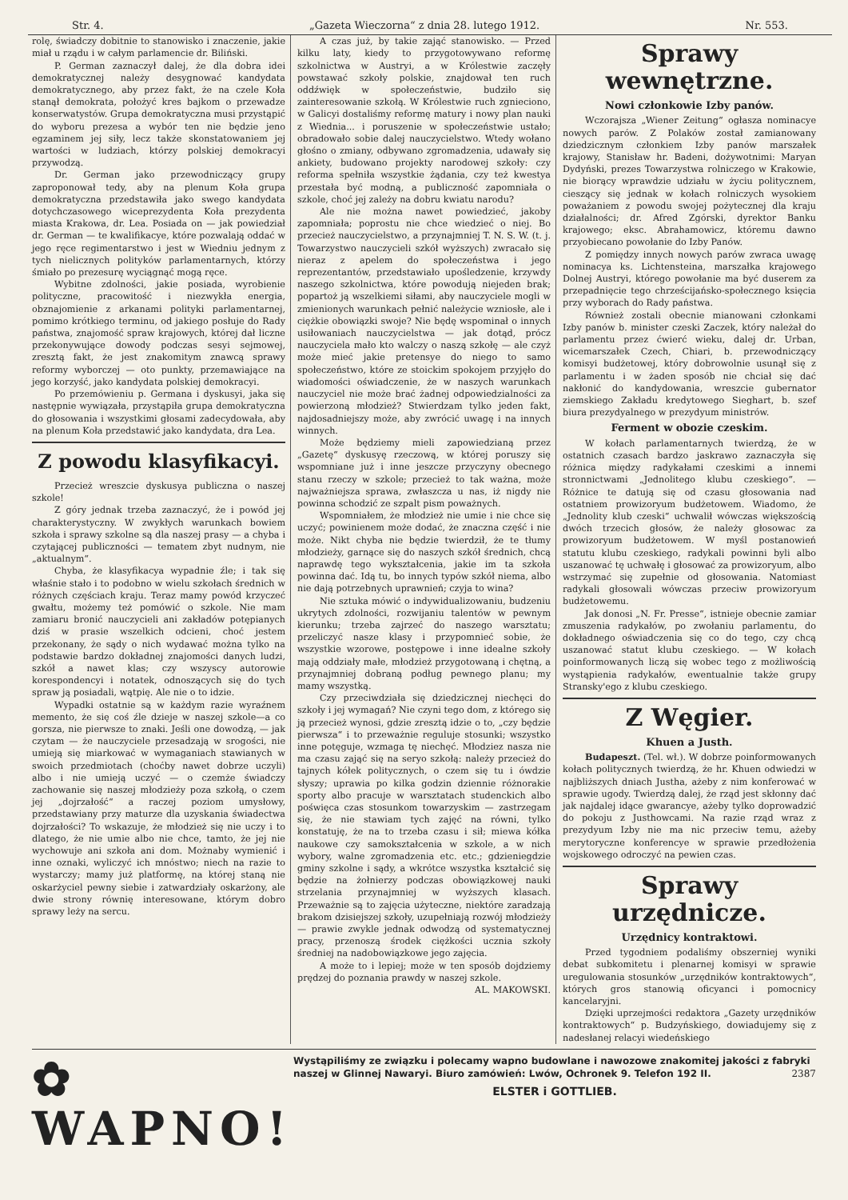Str. 4. „Gazeta Wieczorna“ z dnia 28. lutego 1912. Nr. 553.
rolę, świadczy dobitnie to stanowisko i znaczenie, jakie miał u rządu i w całym parlamencie dr. Biliński.
P. German zaznaczył dalej, że dla dobra idei demokratycznej należy desygnować kandydata demokratycznego, aby przez fakt, że na czele Koła stanął demokrata, położyć kres bajkom o przewadze konserwatystów. Grupa demokratyczna musi przystąpić do wyboru prezesa a wybór ten nie będzie jeno egzaminem jej siły, lecz także skonstatowaniem jej wartości w ludziach, którzy polskiej demokracyi przywodzą.
Dr. German jako przewodniczący grupy zaproponował tedy, aby na plenum Koła grupa demokratyczna przedstawiła jako swego kandydata dotychczasowego wiceprezydenta Koła prezydenta miasta Krakowa, dr. Lea. Posiada on — jak powiedział dr. German — te kwalifikacye, które pozwalają oddać w jego ręce regimentarstwo i jest w Wiedniu jednym z tych nielicznych polityków parlamentarnych, którzy śmiało po prezesurę wyciągnąć mogą ręce.
Wybitne zdolności, jakie posiada, wyrobienie polityczne, pracowitość i niezwykła energia, obznajomienie z arkanami polityki parlamentarnej, pomimo krótkiego terminu, od jakiego posłuje do Rady państwa, znajomość spraw krajowych, której dał liczne przekonywujące dowody podczas sesyi sejmowej, zresztą fakt, że jest znakomitym znawcą sprawy reformy wyborczej — oto punkty, przemawiające na jego korzyść, jako kandydata polskiej demokracyi.
Po przemówieniu p. Germana i dyskusyi, jaka się następnie wywiązała, przystąpiła grupa demokratyczna do głosowania i wszystkimi głosami zadecydowała, aby na plenum Koła przedstawić jako kandydata, dra Lea.
Z powodu klasyfikacyi.
Przecież wreszcie dyskusya publiczna o naszej szkole!
Z góry jednak trzeba zaznaczyć, że i powód jej charakterystyczny. W zwykłych warunkach bowiem szkoła i sprawy szkolne są dla naszej prasy — a chyba i czytającej publiczności — tematem zbyt nudnym, nie „aktualnym“.
Chyba, że klasyfikacya wypadnie źle; i tak się właśnie stało i to podobno w wielu szkołach średnich w różnych częściach kraju. Teraz mamy powód krzyczeć gwałtu, możemy też pomówić o szkole. Nie mam zamiaru bronić nauczycieli ani zakładów potępianych dziś w prasie wszelkich odcieni, choć jestem przekonany, że sądy o nich wydawać można tylko na podstawie bardzo dokładnej znajomości danych ludzi, szkół a nawet klas; czy wszyscy autorowie korespondencyi i notatek, odnoszących się do tych spraw ją posiadali, wątpię. Ale nie o to idzie.
Wypadki ostatnie są w każdym razie wyraźnem memento, że się coś źle dzieje w naszej szkole—a co gorsza, nie pierwsze to znaki. Jeśli one dowodzą, — jak czytam — że nauczyciele przesadzają w srogości, nie umieją się miarkować w wymaganiach stawianych w swoich przedmiotach (choćby nawet dobrze uczyli) albo i nie umieją uczyć — o czemże świadczy zachowanie się naszej młodzieży poza szkołą, o czem jej „dojrzałość“ a raczej poziom umysłowy, przedstawiany przy maturze dla uzyskania świadectwa dojrzałości? To wskazuje, że młodzież się nie uczy i to dlatego, że nie umie albo nie chce, tamto, że jej nie wychowuje ani szkoła ani dom. Możnaby wymienić i inne oznaki, wyliczyć ich mnóstwo; niech na razie to wystarczy; mamy już platformę, na której staną nie oskarżyciel pewny siebie i zatwardziały oskarżony, ale dwie strony równię interesowane, którym dobro sprawy leży na sercu.
A czas już, by takie zająć stanowisko. — Przed kilku laty, kiedy to przygotowywano reformę szkolnictwa w Austryi, a w Królestwie zaczęły powstawać szkoły polskie, znajdował ten ruch oddźwięk w społeczeństwie, budziło się zainteresowanie szkołą. W Królestwie ruch zgnieciono, w Galicyi dostaliśmy reformę matury i nowy plan nauki z Wiednia... i poruszenie w społeczeństwie ustało; obradowało sobie dalej nauczycielstwo. Wtedy wołano głośno o zmiany, odbywano zgromadzenia, udawały się ankiety, budowano projekty narodowej szkoły: czy reforma spełniła wszystkie żądania, czy też kwestya przestała być modną, a publiczność zapomniała o szkole, choć jej zależy na dobru kwiatu narodu?
Ale nie można nawet powiedzieć, jakoby zapomniała; poprostu nie chce wiedzieć o niej. Bo przecież nauczycielstwo, a przynajmniej T. N. S. W. (t. j. Towarzystwo nauczycieli szkół wyższych) zwracało się nieraz z apelem do społeczeństwa i jego reprezentantów, przedstawiało upośledzenie, krzywdy naszego szkolnictwa, które powodują niejeden brak; popartoż ją wszelkiemi siłami, aby nauczyciele mogli w zmienionych warunkach pełnić należycie wzniosłe, ale i ciężkie obowiązki swoje? Nie będę wspominał o innych usiłowaniach nauczycielstwa — jak dotąd, prócz nauczyciela mało kto walczy o naszą szkołę — ale czyż może mieć jakie pretensye do niego to samo społeczeństwo, które ze stoickim spokojem przyjęło do wiadomości oświadczenie, że w naszych warunkach nauczyciel nie może brać żadnej odpowiedzialności za powierzoną młodzież? Stwierdzam tylko jeden fakt, najdosadniejszy może, aby zwrócić uwagę i na innych winnych.
Może będziemy mieli zapowiedzianą przez „Gazetę“ dyskusyę rzeczową, w której poruszy się wspomniane już i inne jeszcze przyczyny obecnego stanu rzeczy w szkole; przecież to tak ważna, może najważniejsza sprawa, zwłaszcza u nas, iż nigdy nie powinna schodzić ze szpalt pism poważnych.
Wspomniałem, że młodzież nie umie i nie chce się uczyć; powinienem może dodać, że znaczna część i nie może. Nikt chyba nie będzie twierdził, że te tłumy młodzieży, garnące się do naszych szkół średnich, chcą naprawdę tego wykształcenia, jakie im ta szkoła powinna dać. Idą tu, bo innych typów szkół niema, albo nie dają potrzebnych uprawnień; czyja to wina?
Nie sztuka mówić o indywidualizowaniu, budzeniu ukrytych zdolności, rozwijaniu talentów w pewnym kierunku; trzeba zajrzeć do naszego warsztatu; przeliczyć nasze klasy i przypomnieć sobie, że wszystkie wzorowe, postępowe i inne idealne szkoły mają oddziały małe, młodzież przygotowaną i chętną, a przynajmniej dobraną podług pewnego planu; my mamy wszystką.
Czy przeciwdziała się dziedzicznej niechęci do szkoły i jej wymagań? Nie czyni tego dom, z którego się ją przecież wynosi, gdzie zresztą idzie o to, „czy będzie pierwsza“ i to przeważnie reguluje stosunki; wszystko inne potęguje, wzmaga tę niechęć. Młodziez nasza nie ma czasu zająć się na seryo szkołą: należy przecież do tajnych kółek politycznych, o czem się tu i ówdzie słyszy; uprawia po kilka godzin dziennie różnorakie sporty albo pracuje w warsztatach studenckich albo poświęca czas stosunkom towarzyskim — zastrzegam się, że nie stawiam tych zajęć na równi, tylko konstatuję, że na to trzeba czasu i sił; miewa kółka naukowe czy samokształcenia w szkole, a w nich wybory, walne zgromadzenia etc. etc.; gdzieniegdzie gminy szkolne i sądy, a wkrótce wszystka kształcić się będzie na żołnierzy podczas obowiązkowej nauki strzelania przynajmniej w wyższych klasach. Przeważnie są to zajęcia użyteczne, niektóre zaradzają brakom dzisiejszej szkoły, uzupełniają rozwój młodzieży — prawie zwykle jednak odwodzą od systematycznej pracy, przenoszą środek ciężkości ucznia szkoły średniej na nadobowiązkowe jego zajęcia.
A może to i lepiej; może w ten sposób dojdziemy prędzej do poznania prawdy w naszej szkole. AL. MAKOWSKI.
Sprawy wewnętrzne.
Nowi członkowie Izby panów.
Wczorajsza „Wiener Zeitung“ ogłasza nominacye nowych parów. Z Polaków został zamianowany dziedzicznym członkiem Izby panów marszałek krajowy, Stanisław hr. Badeni, dożywotnimi: Maryan Dydyński, prezes Towarzystwa rolniczego w Krakowie, nie biorący wprawdzie udziału w życiu politycznem, cieszący się jednak w kołach rolniczych wysokiem poważaniem z powodu swojej pożytecznej dla kraju działalności; dr. Afred Zgórski, dyrektor Banku krajowego; eksc. Abrahamowicz, któremu dawno przyobiecano powołanie do Izby Panów.
Z pomiędzy innych nowych parów zwraca uwagę nominacya ks. Lichtensteina, marszałka krajowego Dolnej Austryi, którego powołanie ma być duserem za przepadnięcie tego chrześcijańsko-społecznego księcia przy wyborach do Rady państwa.
Również zostali obecnie mianowani członkami Izby panów b. minister czeski Zaczek, który należał do parlamentu przez ćwierć wieku, dalej dr. Urban, wicemarszałek Czech, Chiari, b. przewodniczący komisyi budżetowej, który dobrowolnie usunął się z parlamentu i w żaden sposób nie chciał się dać nakłonić do kandydowania, wreszcie gubernator ziemskiego Zakładu kredytowego Sieghart, b. szef biura prezydyalnego w prezydyum ministrów.
Ferment w obozie czeskim.
W kołach parlamentarnych twierdzą, że w ostatnich czasach bardzo jaskrawo zaznaczyła się różnica między radykałami czeskimi a innemi stronnictwami „Jednolitego klubu czeskiego“. — Różnice te datują się od czasu głosowania nad ostatniem prowizoryum budżetowem. Wiadomo, że „Jednolity klub czeski“ uchwalił wówczas większością dwóch trzecich głosów, że należy głosowac za prowizoryum budżetowem. W myśl postanowień statutu klubu czeskiego, radykali powinni byli albo uszanować tę uchwałę i głosować za prowizoryum, albo wstrzymać się zupełnie od głosowania. Natomiast radykali głosowali wówczas przeciw prowizoryum budżetowemu.
Jak donosi „N. Fr. Presse“, istnieje obecnie zamiar zmuszenia radykałów, po zwołaniu parlamentu, do dokładnego oświadczenia się co do tego, czy chcą uszanować statut klubu czeskiego. — W kołach poinformowanych liczą się wobec tego z możliwością wystąpienia radykałów, ewentualnie także grupy Stransky'ego z klubu czeskiego.
Z Węgier.
Khuen a Justh.
Budapeszt. (Tel. wł.). W dobrze poinformowanych kołach politycznych twierdzą, że hr. Khuen odwiedzi w najbliższych dniach Justha, ażeby z nim konferować w sprawie ugody. Twierdzą dalej, że rząd jest skłonny dać jak najdalej idące gwarancye, ażeby tylko doprowadzić do pokoju z Justhowcami. Na razie rząd wraz z prezydyum Izby nie ma nic przeciw temu, ażeby merytoryczne konferencye w sprawie przedłożenia wojskowego odroczyć na pewien czas.
Sprawy urzędnicze.
Urzędnicy kontraktowi.
Przed tygodniem podaliśmy obszerniej wyniki debat subkomitetu i plenarnej komisyi w sprawie uregulowania stosunków „urzędników kontraktowych“, których gros stanowią oficyanci i pomocnicy kancelaryjni.
Dzięki uprzejmości redaktora „Gazety urzędników kontraktowych“ p. Budzyńskiego, dowiadujemy się z nadesłanej relacyi wiedeńskiego
✿ WAPNO!
Wystąpiliśmy ze związku i polecamy wapno budowlane i nawozowe znakomitej jakości z fabryki naszej w Glinnej Nawaryi. Biuro zamówień: Lwów, Ochronek 9. Telefon 192 II. 2387
ELSTER i GOTTLIEB.